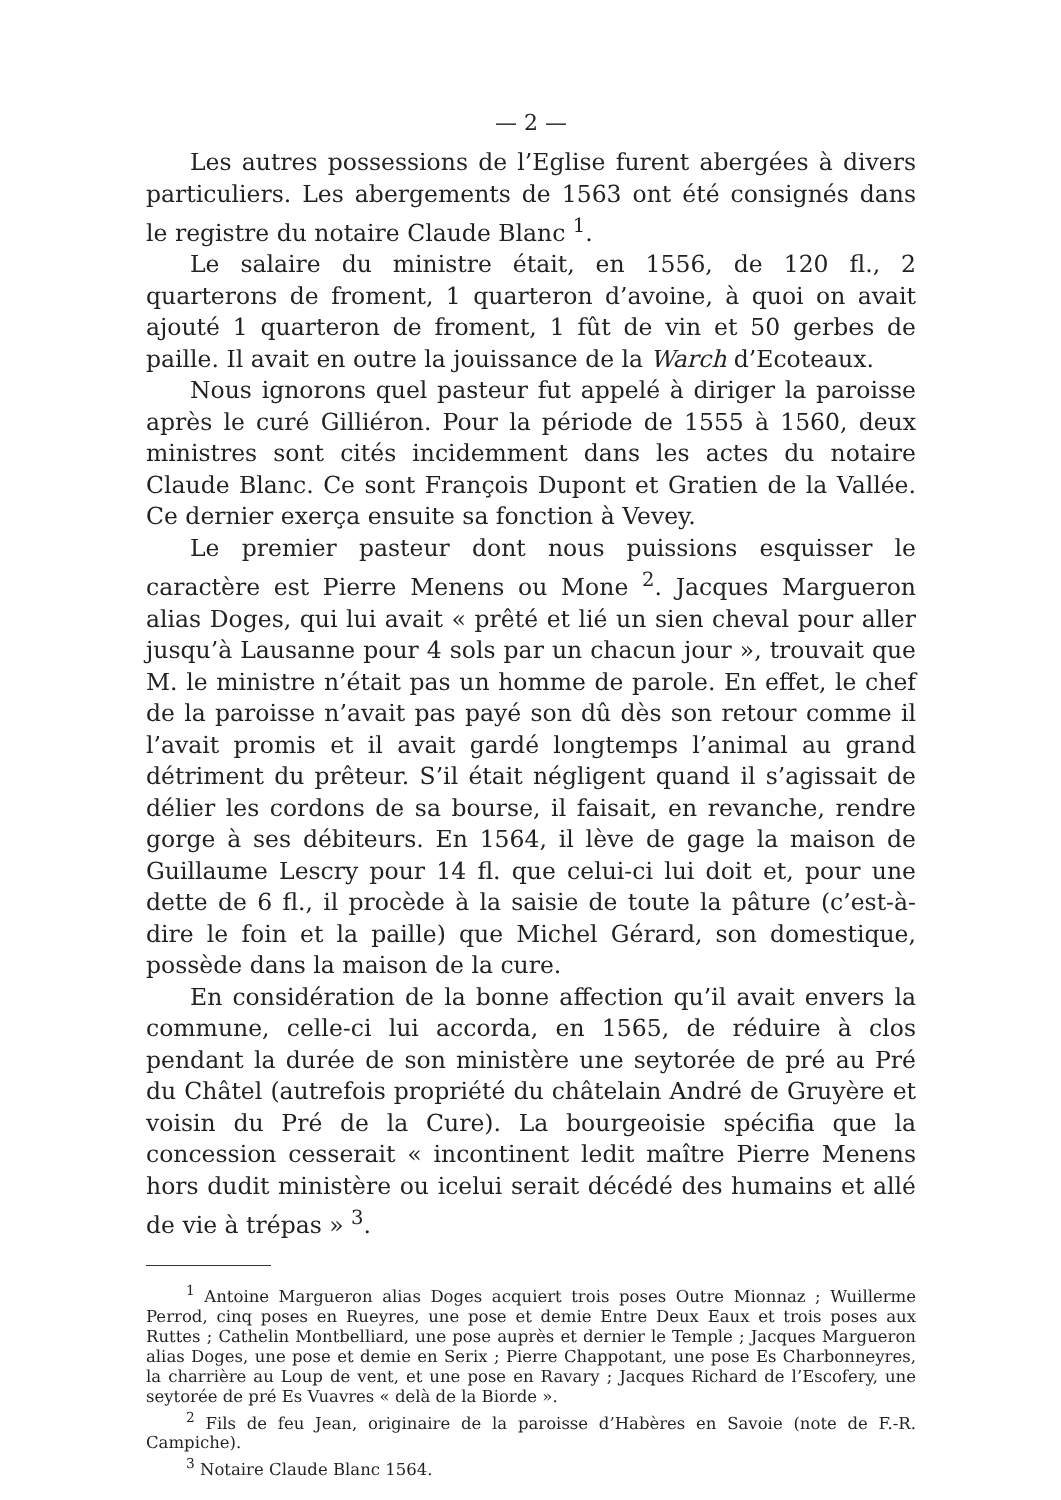— 2 —
Les autres possessions de l’Eglise furent abergées à divers particuliers. Les abergements de 1563 ont été consignés dans le registre du notaire Claude Blanc <sup>1</sup>.
Le salaire du ministre était, en 1556, de 120 fl., 2 quarterons de froment, 1 quarteron d’avoine, à quoi on avait ajouté 1 quarteron de froment, 1 fût de vin et 50 gerbes de paille. Il avait en outre la jouissance de la Warch d’Ecoteaux.
Nous ignorons quel pasteur fut appelé à diriger la paroisse après le curé Gilliéron. Pour la période de 1555 à 1560, deux ministres sont cités incidemment dans les actes du notaire Claude Blanc. Ce sont François Dupont et Gratien de la Vallée. Ce dernier exerça ensuite sa fonction à Vevey.
Le premier pasteur dont nous puissions esquisser le caractère est Pierre Menens ou Mone <sup>2</sup>. Jacques Margueron alias Doges, qui lui avait « prêté et lié un sien cheval pour aller jusqu’à Lausanne pour 4 sols par un chacun jour », trouvait que M. le ministre n’était pas un homme de parole. En effet, le chef de la paroisse n’avait pas payé son dû dès son retour comme il l’avait promis et il avait gardé longtemps l’animal au grand détriment du prêteur. S’il était négligent quand il s’agissait de délier les cordons de sa bourse, il faisait, en revanche, rendre gorge à ses débiteurs. En 1564, il lève de gage la maison de Guillaume Lescry pour 14 fl. que celui-ci lui doit et, pour une dette de 6 fl., il procède à la saisie de toute la pâture (c’est-à-dire le foin et la paille) que Michel Gérard, son domestique, possède dans la maison de la cure.
En considération de la bonne affection qu’il avait envers la commune, celle-ci lui accorda, en 1565, de réduire à clos pendant la durée de son ministère une seytorée de pré au Pré du Châtel (autrefois propriété du châtelain André de Gruyère et voisin du Pré de la Cure). La bourgeoisie spécifia que la concession cesserait « incontinent ledit maître Pierre Menens hors dudit ministère ou icelui serait décédé des humains et allé de vie à trépas » <sup>3</sup>.
<sup>1</sup> Antoine Margueron alias Doges acquiert trois poses Outre Mionnaz ; Wuillerme Perrod, cinq poses en Rueyres, une pose et demie Entre Deux Eaux et trois poses aux Ruttes ; Cathelin Montbelliard, une pose auprès et dernier le Temple ; Jacques Margueron alias Doges, une pose et demie en Serix ; Pierre Chappotant, une pose Es Charbonneyres, la charrière au Loup de vent, et une pose en Ravary ; Jacques Richard de l’Escofery, une seytorée de pré Es Vuavres « delà de la Biorde ».
<sup>2</sup> Fils de feu Jean, originaire de la paroisse d’Habères en Savoie (note de F.-R. Campiche).
<sup>3</sup> Notaire Claude Blanc 1564.